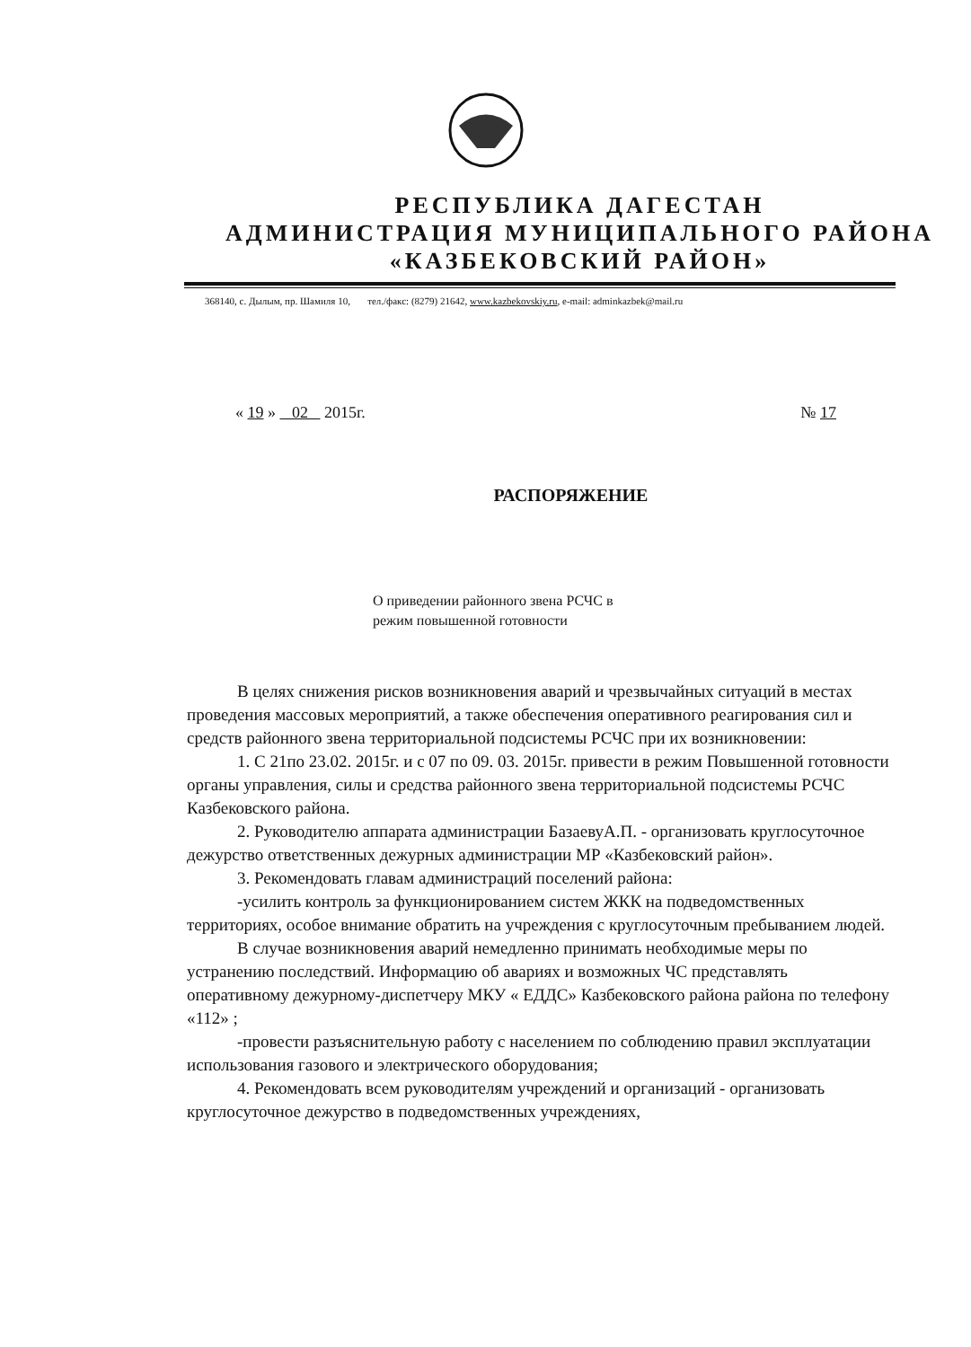РЕСПУБЛИКА ДАГЕСТАН
АДМИНИСТРАЦИЯ МУНИЦИПАЛЬНОГО РАЙОНА
«КАЗБЕКОВСКИЙ РАЙОН»
368140, с. Дылым, пр. Шамиля 10, тел./факс: (8279) 21642, www.kazbekovskiy.ru, e-mail: adminkazbek@mail.ru
« 19 » 02 2015г. № 17
РАСПОРЯЖЕНИЕ
О приведении районного звена РСЧС в
режим повышенной готовности
В целях снижения рисков возникновения аварий и чрезвычайных ситуаций в местах проведения массовых мероприятий, а также обеспечения оперативного реагирования сил и средств районного звена территориальной подсистемы РСЧС при их возникновении:
1. С 21по 23.02. 2015г. и с 07 по 09. 03. 2015г. привести в режим Повышенной готовности органы управления, силы и средства районного звена территориальной подсистемы РСЧС Казбековского района.
2. Руководителю аппарата администрации БазаевуА.П. - организовать круглосуточное дежурство ответственных дежурных администрации МР «Казбековский район».
3. Рекомендовать главам администраций поселений района:
-усилить контроль за функционированием систем ЖКК на подведомственных территориях, особое внимание обратить на учреждения с круглосуточным пребыванием людей.
В случае возникновения аварий немедленно принимать необходимые меры по устранению последствий. Информацию об авариях и возможных ЧС представлять оперативному дежурному-диспетчеру МКУ « ЕДДС» Казбековского района района по телефону «112» ;
-провести разъяснительную работу с населением по соблюдению правил эксплуатации использования газового и электрического оборудования;
4. Рекомендовать всем руководителям учреждений и организаций - организовать круглосуточное дежурство в подведомственных учреждениях,